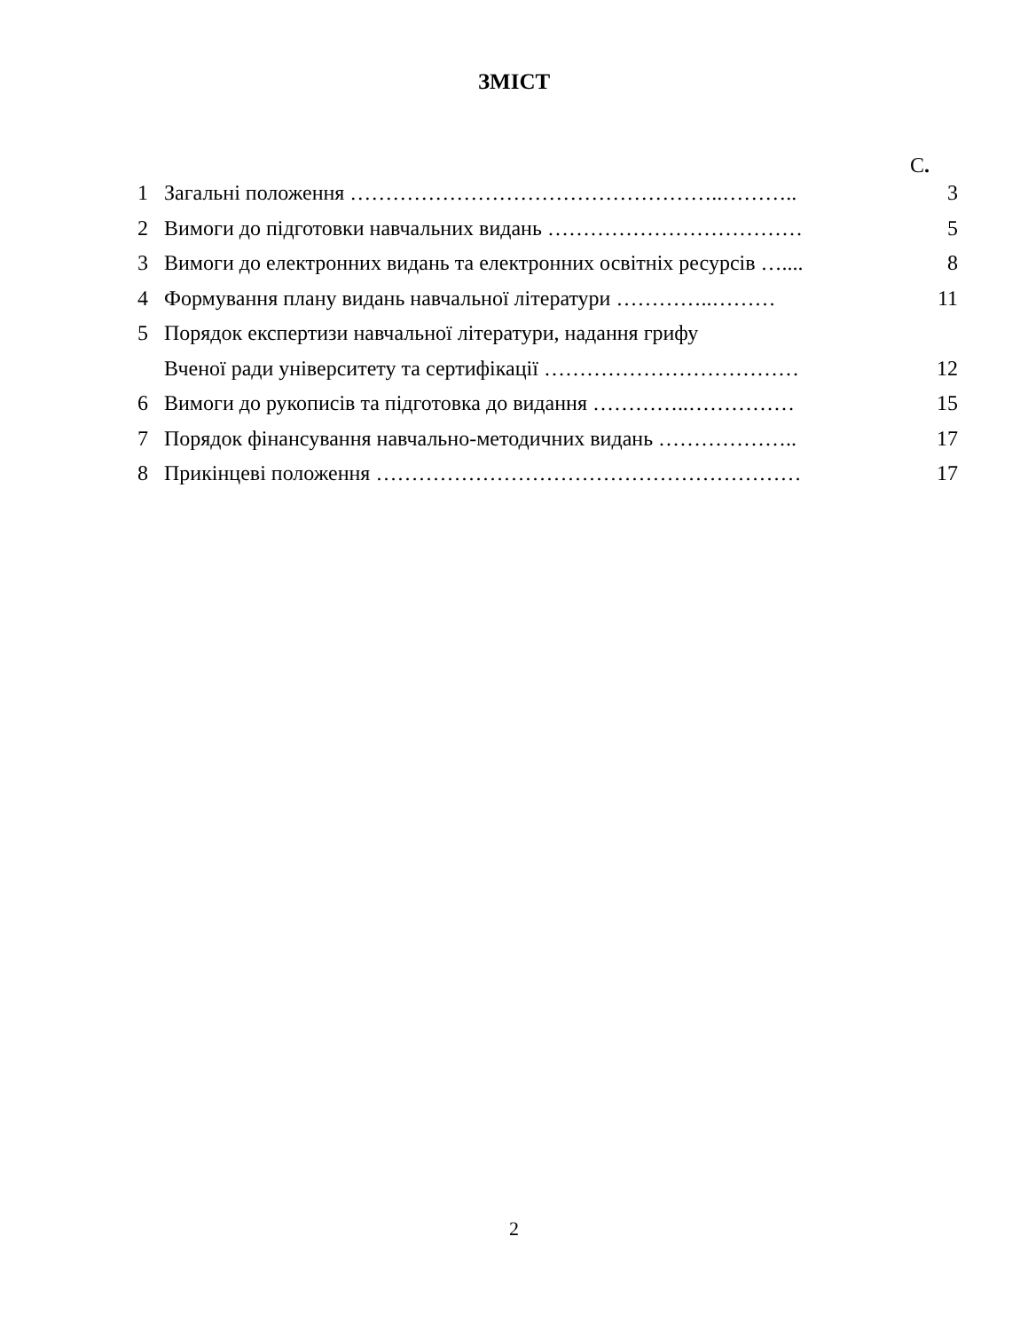ЗМІСТ
С.
| 1 | Загальні положення ……………………………………………..……….. | 3 |
| 2 | Вимоги до підготовки навчальних видань ……………………………… | 5 |
| 3 | Вимоги до електронних видань та електронних освітніх ресурсів ….... | 8 |
| 4 | Формування плану видань навчальної літератури …………..……… | 11 |
| 5 | Порядок експертизи навчальної літератури, надання грифу Вченої ради університету та сертифікації ……………………………… | 12 |
| 6 | Вимоги до рукописів та підготовка до видання …………..…………… | 15 |
| 7 | Порядок фінансування навчально-методичних видань ……………….. | 17 |
| 8 | Прикінцеві положення …………………………………………………… | 17 |
2